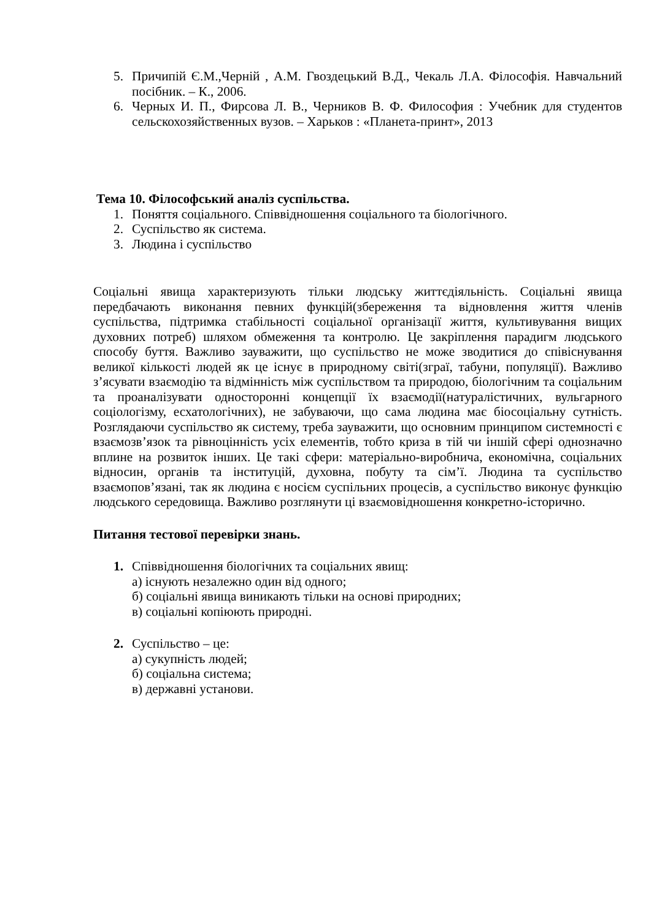5. Причипій Є.М.,Черній , А.М. Гвоздецький В.Д., Чекаль Л.А. Філософія. Навчальний посібник. – К., 2006.
6. Черных И. П., Фирсова Л. В., Черников В. Ф. Философия : Учебник для студентов сельскохозяйственных вузов. – Харьков : «Планета-принт», 2013
Тема 10. Філософський аналіз суспільства.
1. Поняття соціального. Співвідношення соціального та біологічного.
2. Суспільство як система.
3. Людина і суспільство
Соціальні явища характеризують тільки людську життєдіяльність. Соціальні явища передбачають виконання певних функцій(збереження та відновлення життя членів суспільства, підтримка стабільності соціальної організації життя, культивування вищих духовних потреб) шляхом обмеження та контролю. Це закріплення парадигм людського способу буття. Важливо зауважити, що суспільство не може зводитися до співіснування великої кількості людей як це існує в природному світі(зграї, табуни, популяції). Важливо з’ясувати взаємодію та відмінність між суспільством та природою, біологічним та соціальним та проаналізувати односторонні концепції їх взаємодії(натуралістичних, вульгарного соціологізму, есхатологічних), не забуваючи, що сама людина має біосоціальну сутність. Розглядаючи суспільство як систему, треба зауважити, що основним принципом системності є взаємозв’язок та рівноцінність усіх елементів, тобто криза в тій чи іншій сфері однозначно вплине на розвиток інших. Це такі сфери: матеріально-виробнича, економічна, соціальних відносин, органів та інституцій, духовна, побуту та сім’ї. Людина та суспільство взаємопов’язані, так як людина є носієм суспільних процесів, а суспільство виконує функцію людського середовища. Важливо розглянути ці взаємовідношення конкретно-історично.
Питання тестової перевірки знань.
1. Співвідношення біологічних та соціальних явищ:
а) існують незалежно один від одного;
б) соціальні явища виникають тільки на основі природних;
в) соціальні копіюють природні.
2. Суспільство – це:
а) сукупність людей;
б) соціальна система;
в) державні установи.